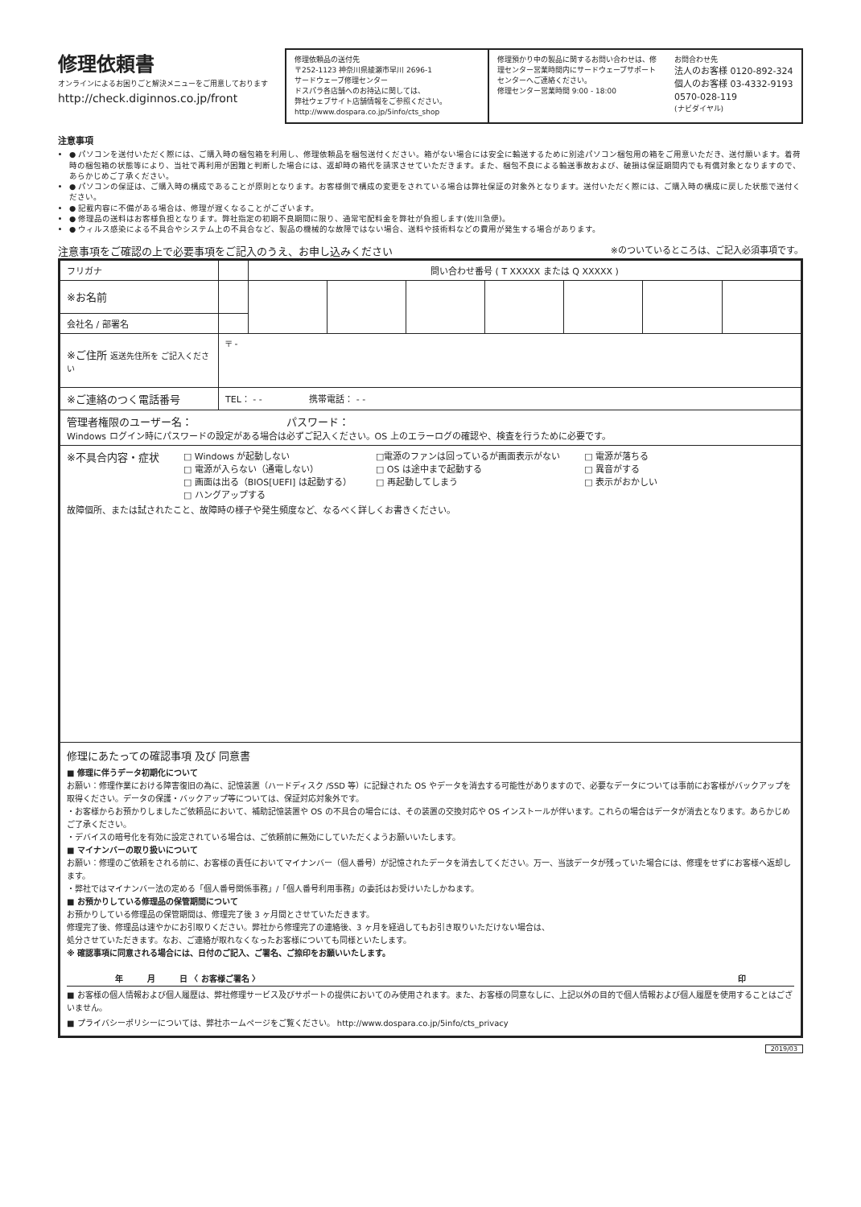修理依頼書
オンラインによるお困りごと解決メニューをご用意しております
http://check.diginnos.co.jp/front
修理依頼品の送付先
〒252-1123 神奈川県綾瀬市早川 2696-1
サードウェーブ修理センター
ドスパラ各店舗へのお持込に関しては、
弊社ウェブサイト店舗情報をご参照ください。
http://www.dospara.co.jp/5info/cts_shop
修理預かり中の製品に関するお問い合わせは、修理センター営業時間内にサードウェーブサポートセンターへご連絡ください。
修理センター営業時間 9:00 - 18:00
お問合わせ先
法人のお客様 0120-892-324
個人のお客様 03-4332-9193
0570-028-119
(ナビダイヤル)
注意事項
● パソコンを送付いただく際には、ご購入時の梱包箱を利用し、修理依頼品を梱包送付ください。箱がない場合には安全に輸送するために別途パソコン梱包用の箱をご用意いただき、送付願います。着荷時の梱包箱の状態等により、当社で再利用が困難と判断した場合には、返却時の箱代を請求させていただきます。また、梱包不良による輸送事故および、破損は保証期間内でも有償対象となりますので、あらかじめご了承ください。
● パソコンの保証は、ご購入時の構成であることが原則となります。お客様側で構成の変更をされている場合は弊社保証の対象外となります。送付いただく際には、ご購入時の構成に戻した状態で送付ください。
● 記載内容に不備がある場合は、修理が遅くなることがございます。
● 修理品の送料はお客様負担となります。弊社指定の初期不良期間に限り、通常宅配料金を弊社が負担します(佐川急便)。
● ウィルス感染による不具合やシステム上の不具合など、製品の機械的な故障ではない場合、送料や技術料などの費用が発生する場合があります。
注意事項をご確認の上で必要事項をご記入のうえ、お申し込みください ※のついているところは、ご記入必須事項です。
| フリガナ | | 問い合わせ番号 ( T XXXXX または Q XXXXX ) | | | | | | |
| ※お名前 | | | | | | | | |
| 会社名 / 部署名 | | | | | | | | |
| ※ご住所 返送先住所を ご記入ください | 〒 - | | | | | | | |
| ※ご連絡のつく電話番号 | TEL： - - 携帯電話： - - | | | | | | | |
| 管理者権限のユーザー名： パスワード： Windows ログイン時にパスワードの設定がある場合は必ずご記入ください。OS 上のエラーログの確認や、検査を行うために必要です。 | | | | | | | | |
| ※不具合内容・症状 □ Windows が起動しない □ 電源が入らない（通電しない） □ 画面は出る（BIOS[UEFI] は起動する） □ ハングアップする □電源のファンは回っているが画面表示がない □ OS は途中まで起動する □ 再起動してしまう □ 電源が落ちる □ 異音がする □ 表示がおかしい 故障個所、または試されたこと、故障時の様子や発生頻度など、なるべく詳しくお書きください。 | | | | | | | | |
| 修理にあたっての確認事項 及び 同意書 ■ 修理に伴うデータ初期化について お願い：修理作業における障害復旧の為に、記憶装置（ハードディスク /SSD 等）に記録された OS やデータを消去する可能性がありますので、必要なデータについては事前にお客様がバックアップを取得ください。データの保護・バックアップ等については、保証対応対象外です。 ・お客様からお預かりしましたご依頼品において、補助記憶装置や OS の不具合の場合には、その装置の交換対応や OS インストールが伴います。これらの場合はデータが消去となります。あらかじめご了承ください。 ・デバイスの暗号化を有効に設定されている場合は、ご依頼前に無効にしていただくようお願いいたします。 ■ マイナンバーの取り扱いについて お願い：修理のご依頼をされる前に、お客様の責任においてマイナンバー（個人番号）が記憶されたデータを消去してください。万一、当該データが残っていた場合には、修理をせずにお客様へ返却します。 ・弊社ではマイナンバー法の定める「個人番号関係事務」/「個人番号利用事務」の委託はお受けいたしかねます。 ■ お預かりしている修理品の保管期間について お預かりしている修理品の保管期間は、修理完了後 3 ヶ月間とさせていただきます。 修理完了後、修理品は速やかにお引取りください。弊社から修理完了の連絡後、3 ヶ月を経過してもお引き取りいただけない場合は、 処分させていただきます。なお、ご連絡が取れなくなったお客様についても同様といたします。 ※ 確認事項に同意される場合には、日付のご記入、ご署名、ご捺印をお願いいたします。 年 月 日 〈 お客様ご署名 〉 印 ■ お客様の個人情報および個人履歴は、弊社修理サービス及びサポートの提供においてのみ使用されます。また、お客様の同意なしに、上記以外の目的で個人情報および個人履歴を使用することはございません。 ■ プライバシーポリシーについては、弊社ホームページをご覧ください。 http://www.dospara.co.jp/5info/cts_privacy | | | | | | | | |
2019/03